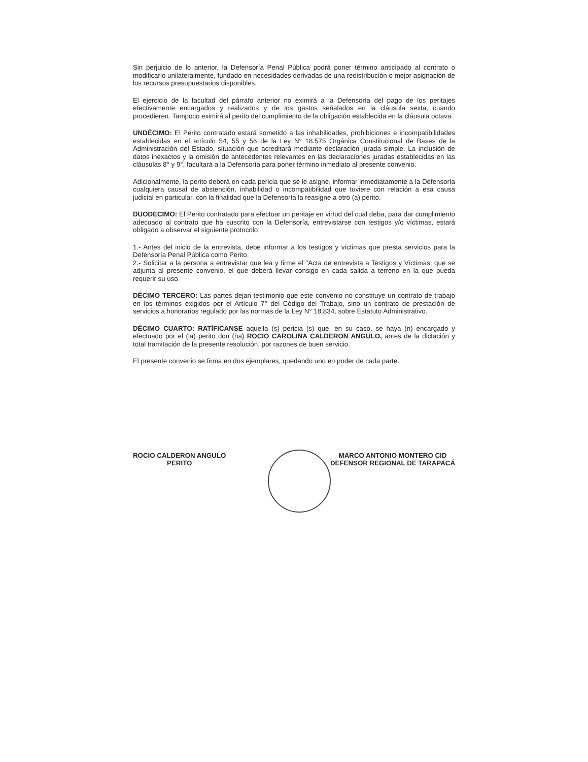Sin perjuicio de lo anterior, la Defensoría Penal Pública podrá poner término anticipado al contrato o modificarlo unilateralmente, fundado en necesidades derivadas de una redistribución o mejor asignación de los recursos presupuestarios disponibles.
El ejercicio de la facultad del párrafo anterior no eximirá a la Defensoría del pago de los peritajes efectivamente encargados y realizados y de los gastos señalados en la cláusula sexta, cuando procedieren. Tampoco eximirá al perito del cumplimiento de la obligación establecida en la cláusula octava.
UNDÉCIMO: El Perito contratado estará sometido a las inhabilidades, prohibiciones e incompatibilidades establecidas en el artículo 54, 55 y 56 de la Ley N° 18.575 Orgánica Constitucional de Bases de la Administración del Estado, situación que acreditará mediante declaración jurada simple. La inclusión de datos inexactos y la omisión de antecedentes relevantes en las declaraciones juradas establecidas en las cláusulas 8° y 9°, facultará a la Defensoría para poner término inmediato al presente convenio.
Adicionalmente, la perito deberá en cada pericia que se le asigne, informar inmediatamente a la Defensoría cualquiera causal de abstención, inhabilidad o incompatibilidad que tuviere con relación a esa causa judicial en particular, con la finalidad que la Defensoría la reasigne a otro (a) perito.
DUODECIMO: El Perito contratado para efectuar un peritaje en virtud del cual deba, para dar cumplimiento adecuado al contrato que ha suscrito con la Defensoría, entrevistarse con testigos y/o víctimas, estará obligado a observar el siguiente protocolo:
1.- Antes del inicio de la entrevista, debe informar a los testigos y víctimas que presta servicios para la Defensoría Penal Pública como Perito.
2.- Solicitar a la persona a entrevistar que lea y firme el "Acta de entrevista a Testigos y Víctimas, que se adjunta al presente convenio, el que deberá llevar consigo en cada salida a terreno en la que pueda requerir su uso.
DÉCIMO TERCERO: Las partes dejan testimonio que este convenio no constituye un contrato de trabajo en los términos exigidos por el Artículo 7° del Código del Trabajo, sino un contrato de prestación de servicios a honorarios regulado por las normas de la Ley N° 18.834, sobre Estatuto Administrativo.
DÉCIMO CUARTO: RATÍFICANSE aquella (s) pericia (s) que, en su caso, se haya (n) encargado y efectuado por el (la) perito don (ña) ROCIO CAROLINA CALDERON ANGULO, antes de la dictación y total tramitación de la presente resolución, por razones de buen servicio.
El presente convenio se firma en dos ejemplares, quedando uno en poder de cada parte.
ROCIO CALDERON ANGULO
PERITO
MARCO ANTONIO MONTERO CID
DEFENSOR REGIONAL DE TARAPACÁ